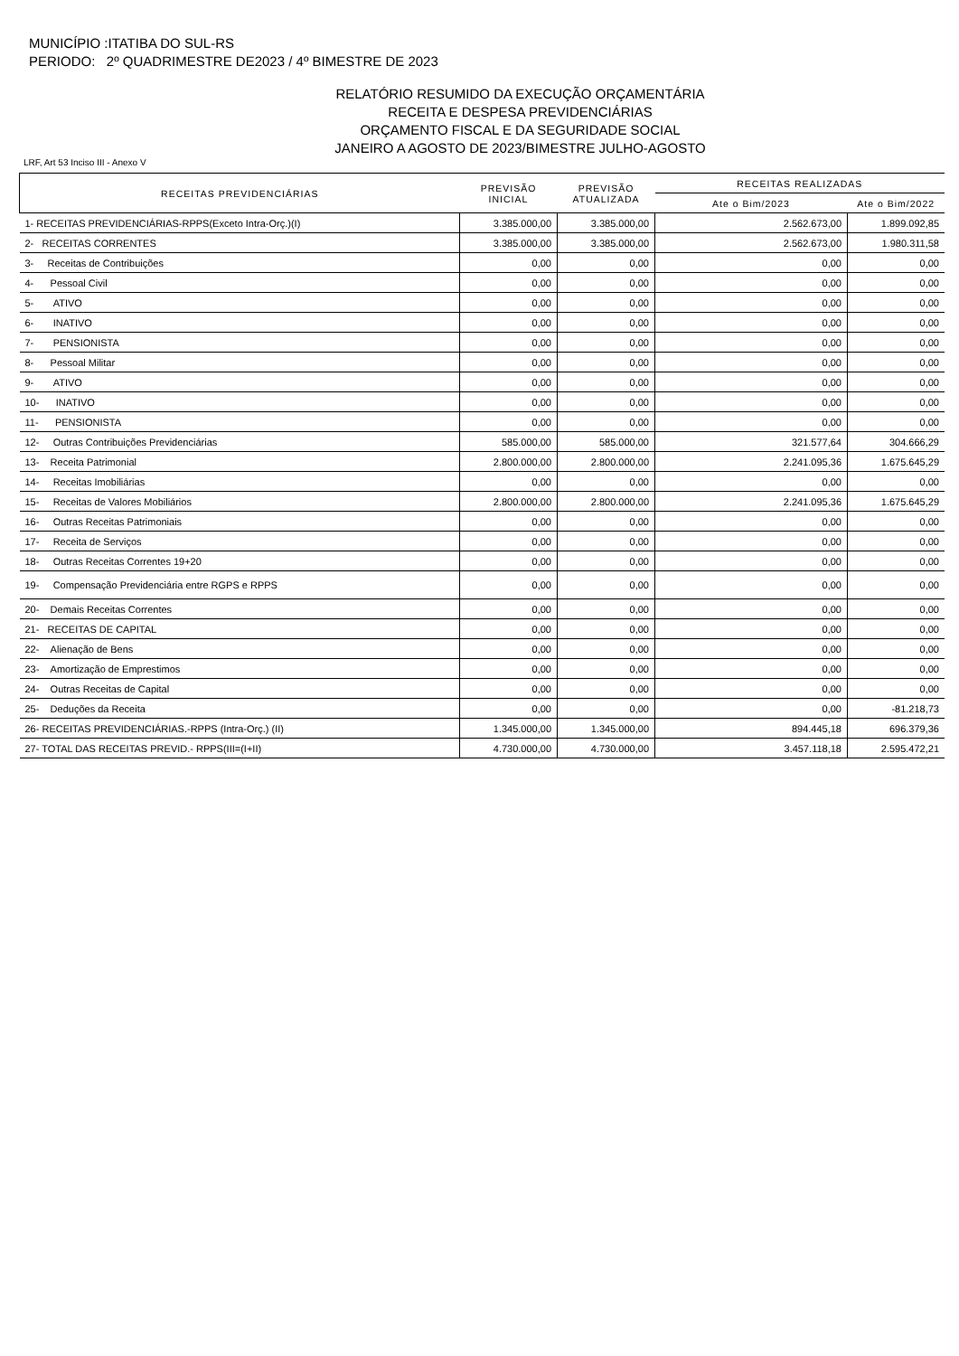MUNICÍPIO :ITATIBA DO SUL-RS
PERIODO: 2º QUADRIMESTRE DE2023 / 4º BIMESTRE DE 2023
RELATÓRIO RESUMIDO DA EXECUÇÃO ORÇAMENTÁRIA
RECEITA E DESPESA PREVIDENCIÁRIAS
ORÇAMENTO FISCAL E DA SEGURIDADE SOCIAL
JANEIRO A AGOSTO DE 2023/BIMESTRE JULHO-AGOSTO
LRF, Art 53 Inciso III - Anexo V
| RECEITAS PREVIDENCIÁRIAS | PREVISÃO INICIAL | PREVISÃO ATUALIZADA | RECEITAS REALIZADAS | |
| --- | --- | --- | --- | --- |
| | | | Ate o Bim/2023 | Ate o Bim/2022 |
| 1- RECEITAS PREVIDENCIÁRIAS-RPPS(Exceto Intra-Orç.)(I) | 3.385.000,00 | 3.385.000,00 | 2.562.673,00 | 1.899.092,85 |
| 2- RECEITAS CORRENTES | 3.385.000,00 | 3.385.000,00 | 2.562.673,00 | 1.980.311,58 |
| 3- Receitas de Contribuições | 0,00 | 0,00 | 0,00 | 0,00 |
| 4- Pessoal Civil | 0,00 | 0,00 | 0,00 | 0,00 |
| 5- ATIVO | 0,00 | 0,00 | 0,00 | 0,00 |
| 6- INATIVO | 0,00 | 0,00 | 0,00 | 0,00 |
| 7- PENSIONISTA | 0,00 | 0,00 | 0,00 | 0,00 |
| 8- Pessoal Militar | 0,00 | 0,00 | 0,00 | 0,00 |
| 9- ATIVO | 0,00 | 0,00 | 0,00 | 0,00 |
| 10- INATIVO | 0,00 | 0,00 | 0,00 | 0,00 |
| 11- PENSIONISTA | 0,00 | 0,00 | 0,00 | 0,00 |
| 12- Outras Contribuições Previdenciárias | 585.000,00 | 585.000,00 | 321.577,64 | 304.666,29 |
| 13- Receita Patrimonial | 2.800.000,00 | 2.800.000,00 | 2.241.095,36 | 1.675.645,29 |
| 14- Receitas Imobiliárias | 0,00 | 0,00 | 0,00 | 0,00 |
| 15- Receitas de Valores Mobiliários | 2.800.000,00 | 2.800.000,00 | 2.241.095,36 | 1.675.645,29 |
| 16- Outras Receitas Patrimoniais | 0,00 | 0,00 | 0,00 | 0,00 |
| 17- Receita de Serviços | 0,00 | 0,00 | 0,00 | 0,00 |
| 18- Outras Receitas Correntes 19+20 | 0,00 | 0,00 | 0,00 | 0,00 |
| 19- Compensação Previdenciária entre RGPS e RPPS | 0,00 | 0,00 | 0,00 | 0,00 |
| 20- Demais Receitas Correntes | 0,00 | 0,00 | 0,00 | 0,00 |
| 21- RECEITAS DE CAPITAL | 0,00 | 0,00 | 0,00 | 0,00 |
| 22- Alienação de Bens | 0,00 | 0,00 | 0,00 | 0,00 |
| 23- Amortização de Emprestimos | 0,00 | 0,00 | 0,00 | 0,00 |
| 24- Outras Receitas de Capital | 0,00 | 0,00 | 0,00 | 0,00 |
| 25- Deduções da Receita | 0,00 | 0,00 | 0,00 | -81.218,73 |
| 26- RECEITAS PREVIDENCIÁRIAS.-RPPS (Intra-Orç.) (II) | 1.345.000,00 | 1.345.000,00 | 894.445,18 | 696.379,36 |
| 27- TOTAL DAS RECEITAS PREVID.- RPPS(III=(I+II) | 4.730.000,00 | 4.730.000,00 | 3.457.118,18 | 2.595.472,21 |